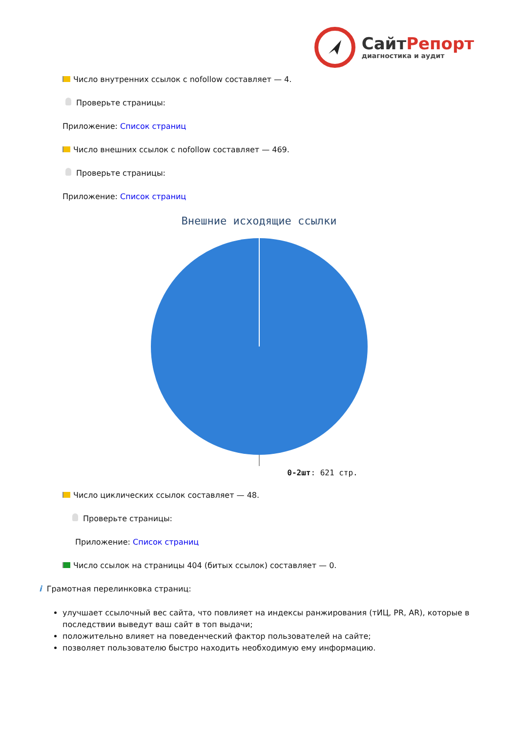СайтРепорт
диагностика и аудит
Число внутренних ссылок с nofollow составляет — 4.
Проверьте страницы:
Приложение: Список страниц
Число внешних ссылок с nofollow составляет — 469.
Проверьте страницы:
Приложение: Список страниц
Внешние исходящие ссылки
0-2шт: 621 стр.
Число циклических ссылок составляет — 48.
Проверьте страницы:
Приложение: Список страниц
Число ссылок на страницы 404 (битых ссылок) составляет — 0.
i Грамотная перелинковка страниц:
улучшает ссылочный вес сайта, что повлияет на индексы ранжирования (тИЦ, PR, AR), которые в последствии выведут ваш сайт в топ выдачи;
положительно влияет на поведенческий фактор пользователей на сайте;
позволяет пользователю быстро находить необходимую ему информацию.